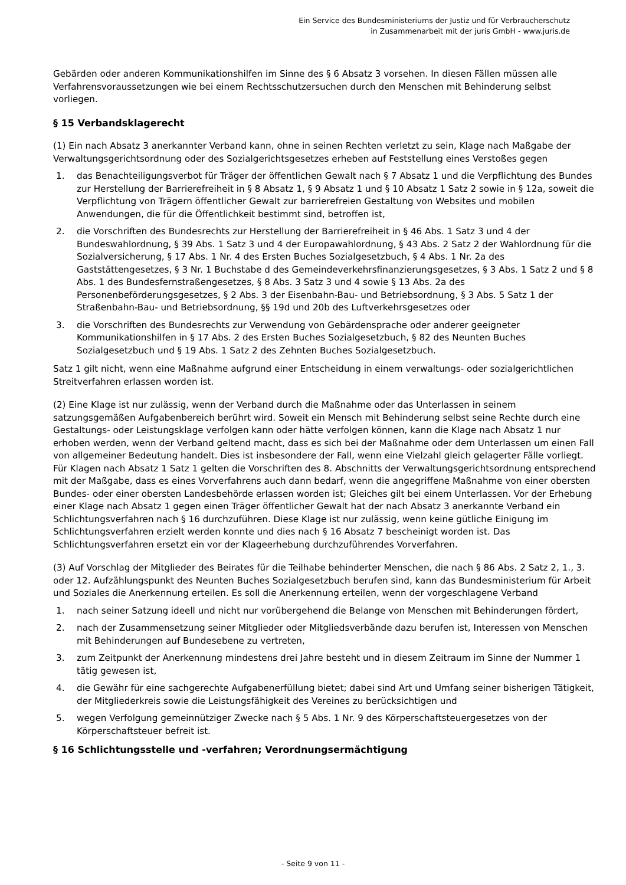Ein Service des Bundesministeriums der Justiz und für Verbraucherschutz
in Zusammenarbeit mit der juris GmbH - www.juris.de
Gebärden oder anderen Kommunikationshilfen im Sinne des § 6 Absatz 3 vorsehen. In diesen Fällen müssen alle Verfahrensvoraussetzungen wie bei einem Rechtsschutzersuchen durch den Menschen mit Behinderung selbst vorliegen.
§ 15 Verbandsklagerecht
(1) Ein nach Absatz 3 anerkannter Verband kann, ohne in seinen Rechten verletzt zu sein, Klage nach Maßgabe der Verwaltungsgerichtsordnung oder des Sozialgerichtsgesetzes erheben auf Feststellung eines Verstoßes gegen
1. das Benachteiligungsverbot für Träger der öffentlichen Gewalt nach § 7 Absatz 1 und die Verpflichtung des Bundes zur Herstellung der Barrierefreiheit in § 8 Absatz 1, § 9 Absatz 1 und § 10 Absatz 1 Satz 2 sowie in § 12a, soweit die Verpflichtung von Trägern öffentlicher Gewalt zur barrierefreien Gestaltung von Websites und mobilen Anwendungen, die für die Öffentlichkeit bestimmt sind, betroffen ist,
2. die Vorschriften des Bundesrechts zur Herstellung der Barrierefreiheit in § 46 Abs. 1 Satz 3 und 4 der Bundeswahlordnung, § 39 Abs. 1 Satz 3 und 4 der Europawahlordnung, § 43 Abs. 2 Satz 2 der Wahlordnung für die Sozialversicherung, § 17 Abs. 1 Nr. 4 des Ersten Buches Sozialgesetzbuch, § 4 Abs. 1 Nr. 2a des Gaststättengesetzes, § 3 Nr. 1 Buchstabe d des Gemeindeverkehrsfinanzierungsgesetzes, § 3 Abs. 1 Satz 2 und § 8 Abs. 1 des Bundesfernstraßengesetzes, § 8 Abs. 3 Satz 3 und 4 sowie § 13 Abs. 2a des Personenbeförderungsgesetzes, § 2 Abs. 3 der Eisenbahn-Bau- und Betriebsordnung, § 3 Abs. 5 Satz 1 der Straßenbahn-Bau- und Betriebsordnung, §§ 19d und 20b des Luftverkehrsgesetzes oder
3. die Vorschriften des Bundesrechts zur Verwendung von Gebärdensprache oder anderer geeigneter Kommunikationshilfen in § 17 Abs. 2 des Ersten Buches Sozialgesetzbuch, § 82 des Neunten Buches Sozialgesetzbuch und § 19 Abs. 1 Satz 2 des Zehnten Buches Sozialgesetzbuch.
Satz 1 gilt nicht, wenn eine Maßnahme aufgrund einer Entscheidung in einem verwaltungs- oder sozialgerichtlichen Streitverfahren erlassen worden ist.
(2) Eine Klage ist nur zulässig, wenn der Verband durch die Maßnahme oder das Unterlassen in seinem satzungsgemäßen Aufgabenbereich berührt wird. Soweit ein Mensch mit Behinderung selbst seine Rechte durch eine Gestaltungs- oder Leistungsklage verfolgen kann oder hätte verfolgen können, kann die Klage nach Absatz 1 nur erhoben werden, wenn der Verband geltend macht, dass es sich bei der Maßnahme oder dem Unterlassen um einen Fall von allgemeiner Bedeutung handelt. Dies ist insbesondere der Fall, wenn eine Vielzahl gleich gelagerter Fälle vorliegt. Für Klagen nach Absatz 1 Satz 1 gelten die Vorschriften des 8. Abschnitts der Verwaltungsgerichtsordnung entsprechend mit der Maßgabe, dass es eines Vorverfahrens auch dann bedarf, wenn die angegriffene Maßnahme von einer obersten Bundes- oder einer obersten Landesbehörde erlassen worden ist; Gleiches gilt bei einem Unterlassen. Vor der Erhebung einer Klage nach Absatz 1 gegen einen Träger öffentlicher Gewalt hat der nach Absatz 3 anerkannte Verband ein Schlichtungsverfahren nach § 16 durchzuführen. Diese Klage ist nur zulässig, wenn keine gütliche Einigung im Schlichtungsverfahren erzielt werden konnte und dies nach § 16 Absatz 7 bescheinigt worden ist. Das Schlichtungsverfahren ersetzt ein vor der Klageerhebung durchzuführendes Vorverfahren.
(3) Auf Vorschlag der Mitglieder des Beirates für die Teilhabe behinderter Menschen, die nach § 86 Abs. 2 Satz 2, 1., 3. oder 12. Aufzählungspunkt des Neunten Buches Sozialgesetzbuch berufen sind, kann das Bundesministerium für Arbeit und Soziales die Anerkennung erteilen. Es soll die Anerkennung erteilen, wenn der vorgeschlagene Verband
1. nach seiner Satzung ideell und nicht nur vorübergehend die Belange von Menschen mit Behinderungen fördert,
2. nach der Zusammensetzung seiner Mitglieder oder Mitgliedsverbände dazu berufen ist, Interessen von Menschen mit Behinderungen auf Bundesebene zu vertreten,
3. zum Zeitpunkt der Anerkennung mindestens drei Jahre besteht und in diesem Zeitraum im Sinne der Nummer 1 tätig gewesen ist,
4. die Gewähr für eine sachgerechte Aufgabenerfüllung bietet; dabei sind Art und Umfang seiner bisherigen Tätigkeit, der Mitgliederkreis sowie die Leistungsfähigkeit des Vereines zu berücksichtigen und
5. wegen Verfolgung gemeinnütziger Zwecke nach § 5 Abs. 1 Nr. 9 des Körperschaftsteuergesetzes von der Körperschaftsteuer befreit ist.
§ 16 Schlichtungsstelle und -verfahren; Verordnungsermächtigung
- Seite 9 von 11 -